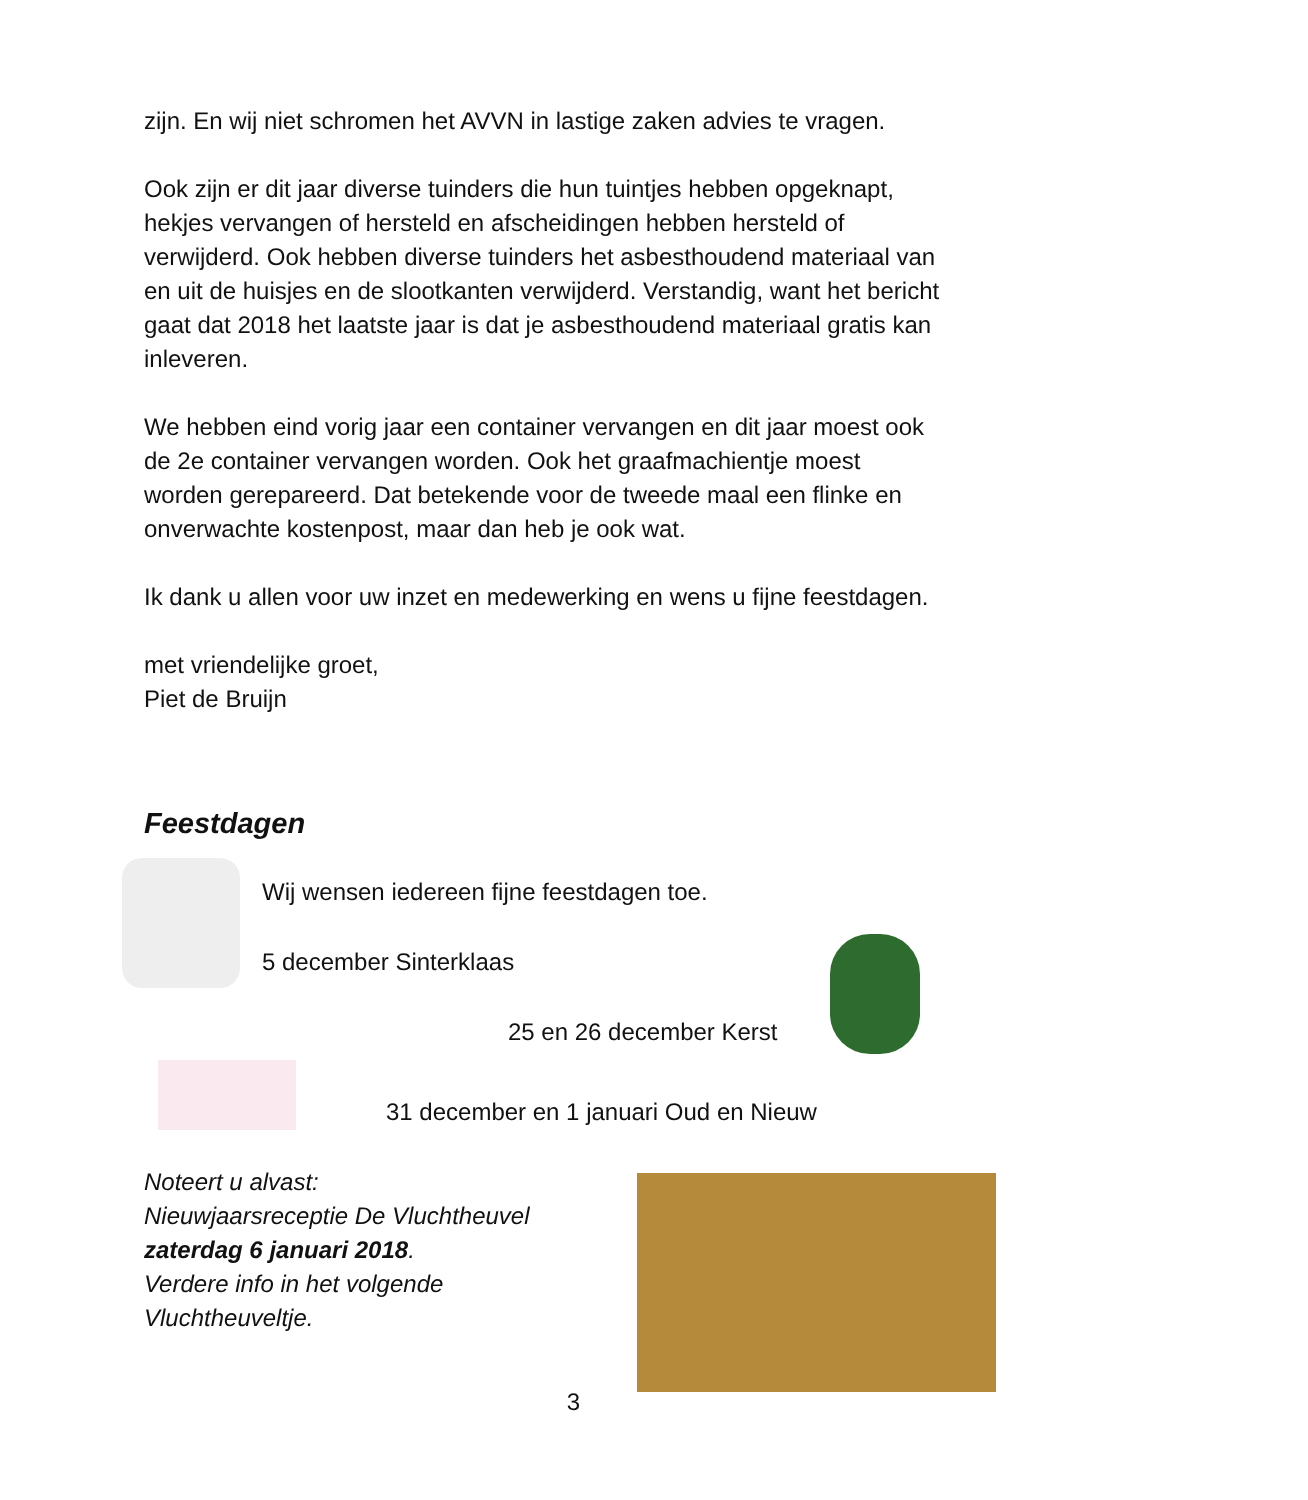zijn. En wij niet schromen het AVVN in lastige zaken advies te vragen.
Ook zijn er dit jaar diverse tuinders die hun tuintjes hebben opgeknapt, hekjes vervangen of hersteld en afscheidingen hebben hersteld of verwijderd. Ook hebben diverse tuinders het asbesthoudend materiaal van en uit de huisjes en de slootkanten verwijderd. Verstandig, want het bericht gaat dat 2018 het laatste jaar is dat je asbesthoudend materiaal gratis kan inleveren.
We hebben eind vorig jaar een container vervangen en dit jaar moest ook de 2e container vervangen worden. Ook het graafmachientje moest worden gerepareerd. Dat betekende voor de tweede maal een flinke en onverwachte kostenpost, maar dan heb je ook wat.
Ik dank u allen voor uw inzet en medewerking en wens u fijne feestdagen.
met vriendelijke groet,
Piet de Bruijn
Feestdagen
Wij wensen iedereen fijne feestdagen toe.
5 december Sinterklaas
25 en 26 december Kerst
31 december en 1 januari Oud en Nieuw
Noteert u alvast:
Nieuwjaarsreceptie De Vluchtheuvel
zaterdag 6 januari 2018.
Verdere info in het volgende Vluchtheuveltje.
3